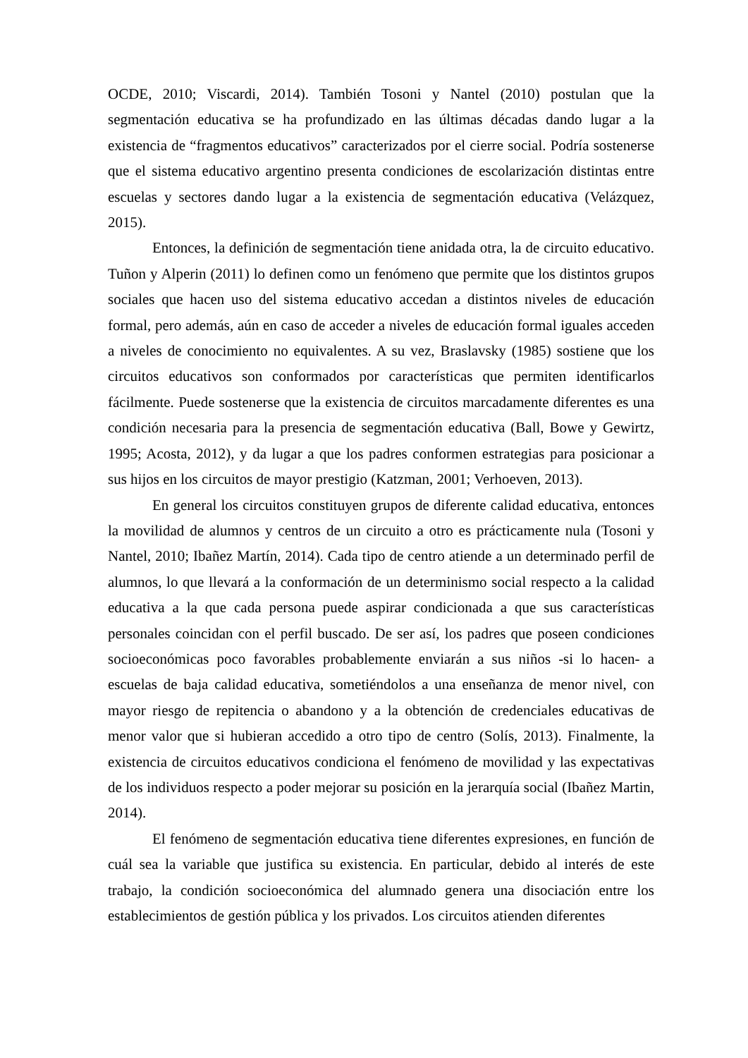OCDE, 2010; Viscardi, 2014). También Tosoni y Nantel (2010) postulan que la segmentación educativa se ha profundizado en las últimas décadas dando lugar a la existencia de “fragmentos educativos” caracterizados por el cierre social. Podría sostenerse que el sistema educativo argentino presenta condiciones de escolarización distintas entre escuelas y sectores dando lugar a la existencia de segmentación educativa (Velázquez, 2015).
Entonces, la definición de segmentación tiene anidada otra, la de circuito educativo. Tuñon y Alperin (2011) lo definen como un fenómeno que permite que los distintos grupos sociales que hacen uso del sistema educativo accedan a distintos niveles de educación formal, pero además, aún en caso de acceder a niveles de educación formal iguales acceden a niveles de conocimiento no equivalentes. A su vez, Braslavsky (1985) sostiene que los circuitos educativos son conformados por características que permiten identificarlos fácilmente. Puede sostenerse que la existencia de circuitos marcadamente diferentes es una condición necesaria para la presencia de segmentación educativa (Ball, Bowe y Gewirtz, 1995; Acosta, 2012), y da lugar a que los padres conformen estrategias para posicionar a sus hijos en los circuitos de mayor prestigio (Katzman, 2001; Verhoeven, 2013).
En general los circuitos constituyen grupos de diferente calidad educativa, entonces la movilidad de alumnos y centros de un circuito a otro es prácticamente nula (Tosoni y Nantel, 2010; Ibañez Martín, 2014). Cada tipo de centro atiende a un determinado perfil de alumnos, lo que llevará a la conformación de un determinismo social respecto a la calidad educativa a la que cada persona puede aspirar condicionada a que sus características personales coincidan con el perfil buscado. De ser así, los padres que poseen condiciones socioeconómicas poco favorables probablemente enviarán a sus niños -si lo hacen- a escuelas de baja calidad educativa, sometiéndolos a una enseñanza de menor nivel, con mayor riesgo de repitencia o abandono y a la obtención de credenciales educativas de menor valor que si hubieran accedido a otro tipo de centro (Solís, 2013). Finalmente, la existencia de circuitos educativos condiciona el fenómeno de movilidad y las expectativas de los individuos respecto a poder mejorar su posición en la jerarquía social (Ibañez Martin, 2014).
El fenómeno de segmentación educativa tiene diferentes expresiones, en función de cuál sea la variable que justifica su existencia. En particular, debido al interés de este trabajo, la condición socioeconómica del alumnado genera una disociación entre los establecimientos de gestión pública y los privados. Los circuitos atienden diferentes